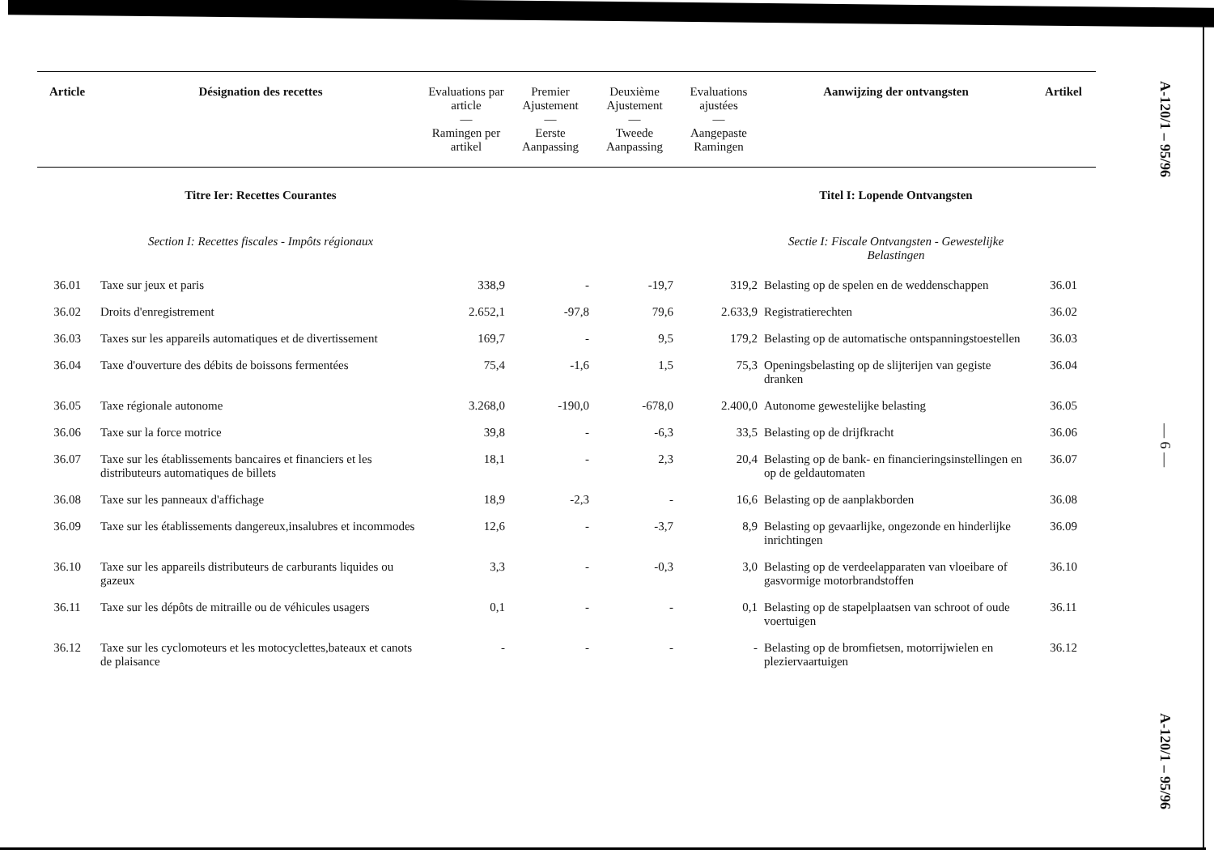| Article | Désignation des recettes | Evaluations par article — Ramingen per artikel | Premier Ajustement — Eerste Aanpassing | Deuxième Ajustement — Tweede Aanpassing | Evaluations ajustées — Aangepaste Ramingen | Aanwijzing der ontvangsten | Artikel |
| --- | --- | --- | --- | --- | --- | --- | --- |
| | Titre Ier: Recettes Courantes | | | | | Titel I: Lopende Ontvangsten | |
| | Section I: Recettes fiscales - Impôts régionaux | | | | | Sectie I: Fiscale Ontvangsten - Gewestelijke Belastingen | |
| 36.01 | Taxe sur jeux et paris | 338,9 | - | -19,7 | 319,2 | Belasting op de spelen en de weddenschappen | 36.01 |
| 36.02 | Droits d'enregistrement | 2.652,1 | -97,8 | 79,6 | 2.633,9 | Registratierechten | 36.02 |
| 36.03 | Taxes sur les appareils automatiques et de divertissement | 169,7 | - | 9,5 | 179,2 | Belasting op de automatische ontspanningstoestellen | 36.03 |
| 36.04 | Taxe d'ouverture des débits de boissons fermentées | 75,4 | -1,6 | 1,5 | 75,3 | Openingsbelasting op de slijterijen van gegiste dranken | 36.04 |
| 36.05 | Taxe régionale autonome | 3.268,0 | -190,0 | -678,0 | 2.400,0 | Autonome gewestelijke belasting | 36.05 |
| 36.06 | Taxe sur la force motrice | 39,8 | - | -6,3 | 33,5 | Belasting op de drijfkracht | 36.06 |
| 36.07 | Taxe sur les établissements bancaires et financiers et les distributeurs automatiques de billets | 18,1 | - | 2,3 | 20,4 | Belasting op de bank- en financieringsinstellingen en op de geldautomaten | 36.07 |
| 36.08 | Taxe sur les panneaux d'affichage | 18,9 | -2,3 | - | 16,6 | Belasting op de aanplakborden | 36.08 |
| 36.09 | Taxe sur les établissements dangereux,insalubres et incommodes | 12,6 | - | -3,7 | 8,9 | Belasting op gevaarlijke, ongezonde en hinderlijke inrichtingen | 36.09 |
| 36.10 | Taxe sur les appareils distributeurs de carburants liquides ou gazeux | 3,3 | - | -0,3 | 3,0 | Belasting op de verdeelapparaten van vloeibare of gasvormige motorbrandstoffen | 36.10 |
| 36.11 | Taxe sur les dépôts de mitraille ou de véhicules usagers | 0,1 | - | - | 0,1 | Belasting op de stapelplaatsen van schroot of oude voertuigen | 36.11 |
| 36.12 | Taxe sur les cyclomoteurs et les motocyclettes,bateaux et canots de plaisance | - | - | - | - | Belasting op de bromfietsen, motorrijwielen en pleziervaartuigen | 36.12 |
A-120/1 – 95/96
— 6 —
A-120/1 – 95/96